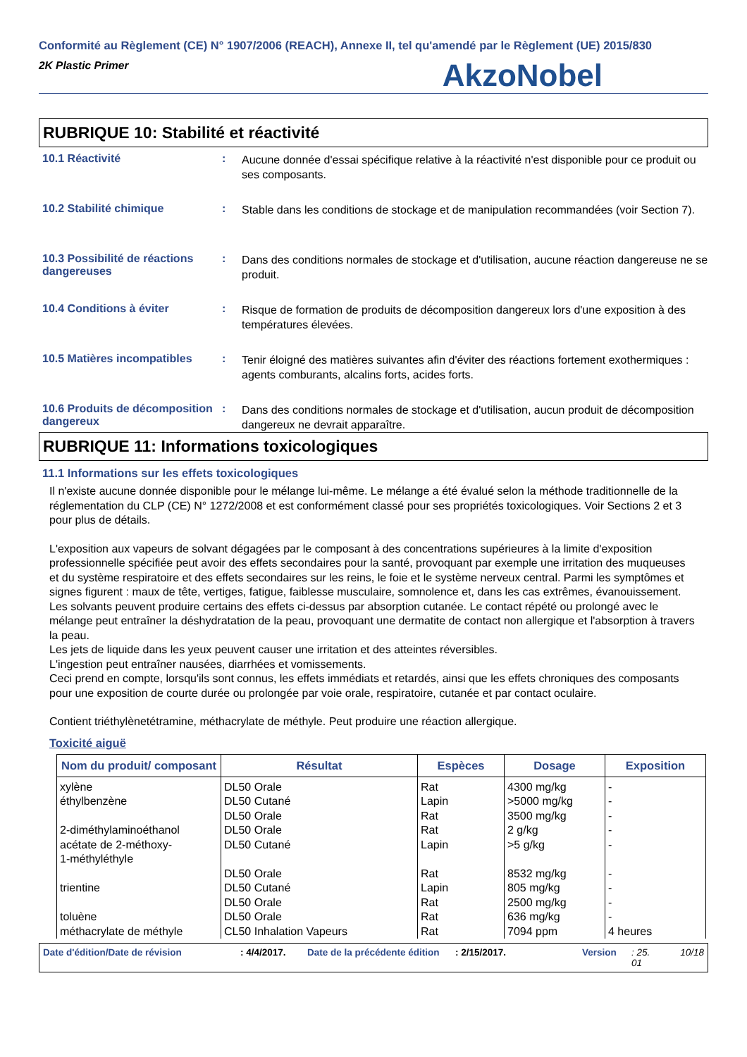Conformité au Règlement (CE) N° 1907/2006 (REACH), Annexe II, tel qu'amendé par le Règlement (UE) 2015/830
2K Plastic Primer
AkzoNobel
RUBRIQUE 10: Stabilité et réactivité
10.1 Réactivité :
Aucune donnée d'essai spécifique relative à la réactivité n'est disponible pour ce produit ou ses composants.
10.2 Stabilité chimique :
Stable dans les conditions de stockage et de manipulation recommandées (voir Section 7).
10.3 Possibilité de réactions dangereuses
:
Dans des conditions normales de stockage et d'utilisation, aucune réaction dangereuse ne se produit.
10.4 Conditions à éviter :
Risque de formation de produits de décomposition dangereux lors d'une exposition à des températures élevées.
10.5 Matières incompatibles
:
Tenir éloigné des matières suivantes afin d'éviter des réactions fortement exothermiques : agents comburants, alcalins forts, acides forts.
10.6 Produits de décomposition dangereux
:
Dans des conditions normales de stockage et d'utilisation, aucun produit de décomposition dangereux ne devrait apparaître.
RUBRIQUE 11: Informations toxicologiques
11.1 Informations sur les effets toxicologiques
Il n'existe aucune donnée disponible pour le mélange lui-même. Le mélange a été évalué selon la méthode traditionnelle de la réglementation du CLP (CE) N° 1272/2008 et est conformément classé pour ses propriétés toxicologiques. Voir Sections 2 et 3 pour plus de détails.
L'exposition aux vapeurs de solvant dégagées par le composant à des concentrations supérieures à la limite d'exposition professionnelle spécifiée peut avoir des effets secondaires pour la santé, provoquant par exemple une irritation des muqueuses et du système respiratoire et des effets secondaires sur les reins, le foie et le système nerveux central. Parmi les symptômes et signes figurent : maux de tête, vertiges, fatigue, faiblesse musculaire, somnolence et, dans les cas extrêmes, évanouissement.
Les solvants peuvent produire certains des effets ci-dessus par absorption cutanée. Le contact répété ou prolongé avec le mélange peut entraîner la déshydratation de la peau, provoquant une dermatite de contact non allergique et l'absorption à travers la peau.
Les jets de liquide dans les yeux peuvent causer une irritation et des atteintes réversibles.
L'ingestion peut entraîner nausées, diarrhées et vomissements.
Ceci prend en compte, lorsqu'ils sont connus, les effets immédiats et retardés, ainsi que les effets chroniques des composants pour une exposition de courte durée ou prolongée par voie orale, respiratoire, cutanée et par contact oculaire.
Contient triéthylènetétramine, méthacrylate de méthyle. Peut produire une réaction allergique.
Toxicité aiguë
| Nom du produit/ composant | Résultat | Espèces | Dosage | Exposition |
| --- | --- | --- | --- | --- |
| xylène | DL50 Orale | Rat | 4300 mg/kg | - |
| éthylbenzène | DL50 Cutané | Lapin | >5000 mg/kg | - |
| | DL50 Orale | Rat | 3500 mg/kg | - |
| 2-diméthylaminoéthanol | DL50 Orale | Rat | 2 g/kg | - |
| acétate de 2-méthoxy- 1-méthyléthyle | DL50 Cutané | Lapin | >5 g/kg | - |
| | DL50 Orale | Rat | 8532 mg/kg | - |
| trientine | DL50 Cutané | Lapin | 805 mg/kg | - |
| | DL50 Orale | Rat | 2500 mg/kg | - |
| toluène | DL50 Orale | Rat | 636 mg/kg | - |
| méthacrylate de méthyle | CL50 Inhalation Vapeurs | Rat | 7094 ppm | 4 heures |
Date d'édition/Date de révision: 4/4/2017. Date de la précédente édition: 2/15/2017. Version: 25.
01 10/18